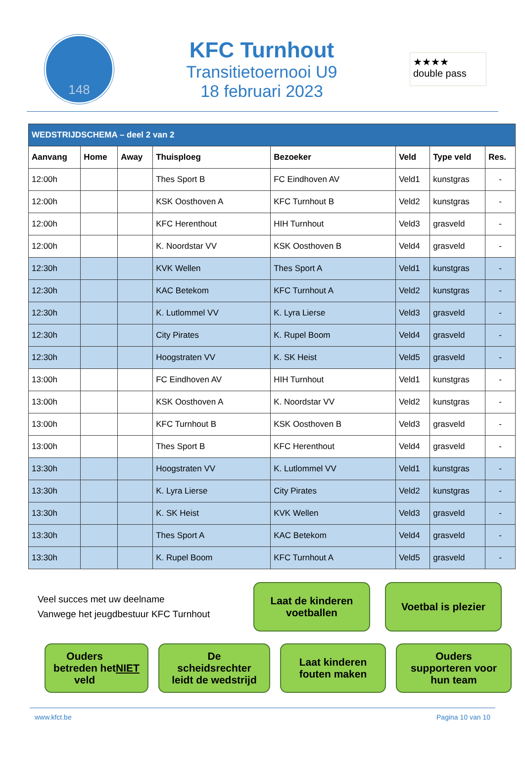148
KFC Turnhout
Transitietoernooi U9
18 februari 2023
★★★★
double pass
| WEDSTRIJDSCHEMA – deel 2 van 2 | | | | | | | |
| Aanvang | Home | Away | Thuisploeg | Bezoeker | Veld | Type veld | Res. |
| 12:00h | | | Thes Sport B | FC Eindhoven AV | Veld1 | kunstgras | - |
| 12:00h | | | KSK Oosthoven A | KFC Turnhout B | Veld2 | kunstgras | - |
| 12:00h | | | KFC Herenthout | HIH Turnhout | Veld3 | grasveld | - |
| 12:00h | | | K. Noordstar VV | KSK Oosthoven B | Veld4 | grasveld | - |
| 12:30h | | | KVK Wellen | Thes Sport A | Veld1 | kunstgras | - |
| 12:30h | | | KAC Betekom | KFC Turnhout A | Veld2 | kunstgras | - |
| 12:30h | | | K. Lutlommel VV | K. Lyra Lierse | Veld3 | grasveld | - |
| 12:30h | | | City Pirates | K. Rupel Boom | Veld4 | grasveld | - |
| 12:30h | | | Hoogstraten VV | K. SK Heist | Veld5 | grasveld | - |
| 13:00h | | | FC Eindhoven AV | HIH Turnhout | Veld1 | kunstgras | - |
| 13:00h | | | KSK Oosthoven A | K. Noordstar VV | Veld2 | kunstgras | - |
| 13:00h | | | KFC Turnhout B | KSK Oosthoven B | Veld3 | grasveld | - |
| 13:00h | | | Thes Sport B | KFC Herenthout | Veld4 | grasveld | - |
| 13:30h | | | Hoogstraten VV | K. Lutlommel VV | Veld1 | kunstgras | - |
| 13:30h | | | K. Lyra Lierse | City Pirates | Veld2 | kunstgras | - |
| 13:30h | | | K. SK Heist | KVK Wellen | Veld3 | grasveld | - |
| 13:30h | | | Thes Sport A | KAC Betekom | Veld4 | grasveld | - |
| 13:30h | | | K. Rupel Boom | KFC Turnhout A | Veld5 | grasveld | - |
Veel succes met uw deelname
Vanwege het jeugdbestuur KFC Turnhout
Laat de kinderen
voetballen
Voetbal is plezier
Ouders
betreden het
veld NIET
De
scheidsrechter
leidt de wedstrijd
Laat kinderen
fouten maken
Ouders
supporteren voor
hun team
www.kfct.be Pagina 10 van 10